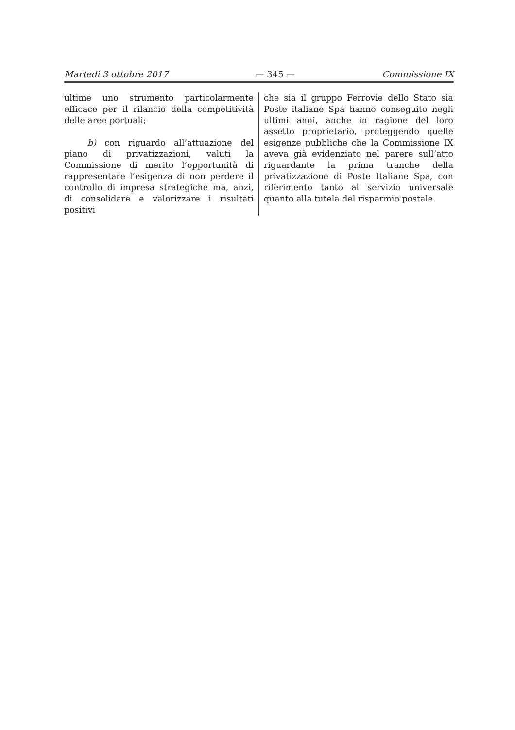Martedì 3 ottobre 2017 — 345 — Commissione IX
ultime uno strumento particolarmente efficace per il rilancio della competitività delle aree portuali;
b) con riguardo all’attuazione del piano di privatizzazioni, valuti la Commissione di merito l’opportunità di rappresentare l’esigenza di non perdere il controllo di impresa strategiche ma, anzi, di consolidare e valorizzare i risultati positivi
che sia il gruppo Ferrovie dello Stato sia Poste italiane Spa hanno conseguito negli ultimi anni, anche in ragione del loro assetto proprietario, proteggendo quelle esigenze pubbliche che la Commissione IX aveva già evidenziato nel parere sull’atto riguardante la prima tranche della privatizzazione di Poste Italiane Spa, con riferimento tanto al servizio universale quanto alla tutela del risparmio postale.